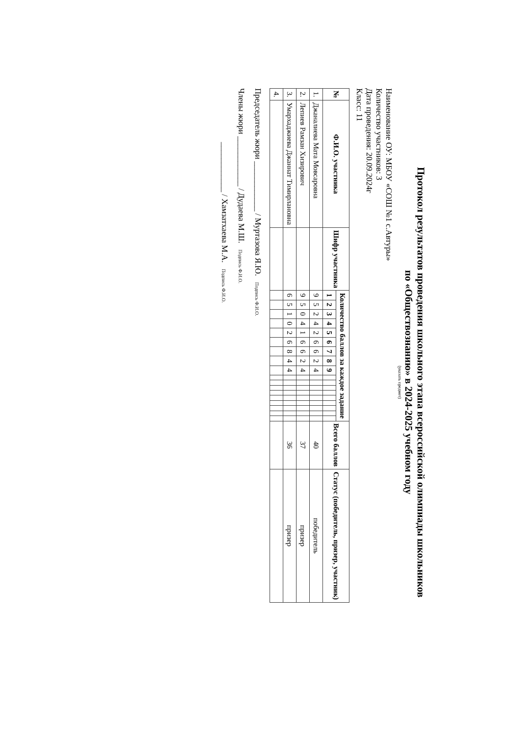Протокол результатов проведения школьного этапа всероссийской олимпиады школьников
по «Обществознанию» в 2024-2025 учебном году
(указать предмет)
Наименование ОУ: МБОУ «СОШ №1 с.Автуры»
Количество участников: 3
Дата проведения: 20.09.2024г
Класс: 11
| № | Ф.И.О. участника | Шифр участника | Количество баллов за каждое задание | | | | | | | | | | | | | | | | | | Всего баллов | Статус (победитель, призер, участник) |
| --- | --- | --- | --- | --- | --- | --- | --- | --- | --- | --- | --- | --- | --- | --- | --- | --- | --- | --- | --- | --- | --- | --- |
| | | | 1 | 2 | 3 | 4 | 5 | 6 | 7 | 8 | 9 | | | | | | | | | | | |
| 1. | Джаналиева Мата Мовсаровна | | 9 | 5 | 2 | 4 | 2 | 6 | 6 | 2 | 4 | | | | | | | | | | 40 | победитель |
| 2. | Лепиев Рамзан Хизирович | | 9 | 5 | 0 | 4 | 1 | 6 | 6 | 2 | 4 | | | | | | | | | | 37 | призер |
| 3. | Умархаджиева Джаннат Тимирлановна | | 6 | 5 | 1 | 0 | 2 | 6 | 8 | 4 | 4 | | | | | | | | | | 36 | призер |
| 4. | | | | | | | | | | | | | | | | | | | | | | |
Председатель жюри ____________ / Муртазова Я.Ю. Подпись Ф.И.О.
Члены жюри ____________ / Дудаева М.Ш. Подпись Ф.И.О.
____________ / Хамзатхаева М.А. Подпись Ф.И.О.